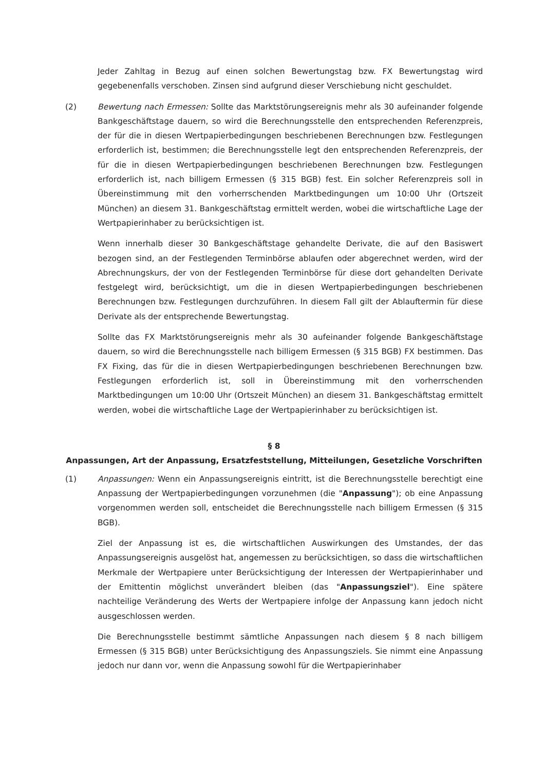Jeder Zahltag in Bezug auf einen solchen Bewertungstag bzw. FX Bewertungstag wird gegebenenfalls verschoben. Zinsen sind aufgrund dieser Verschiebung nicht geschuldet.
(2) Bewertung nach Ermessen: Sollte das Marktstörungsereignis mehr als 30 aufeinander folgende Bankgeschäftstage dauern, so wird die Berechnungsstelle den entsprechenden Referenzpreis, der für die in diesen Wertpapierbedingungen beschriebenen Berechnungen bzw. Festlegungen erforderlich ist, bestimmen; die Berechnungsstelle legt den entsprechenden Referenzpreis, der für die in diesen Wertpapierbedingungen beschriebenen Berechnungen bzw. Festlegungen erforderlich ist, nach billigem Ermessen (§ 315 BGB) fest. Ein solcher Referenzpreis soll in Übereinstimmung mit den vorherrschenden Marktbedingungen um 10:00 Uhr (Ortszeit München) an diesem 31. Bankgeschäftstag ermittelt werden, wobei die wirtschaftliche Lage der Wertpapierinhaber zu berücksichtigen ist.
Wenn innerhalb dieser 30 Bankgeschäftstage gehandelte Derivate, die auf den Basiswert bezogen sind, an der Festlegenden Terminbörse ablaufen oder abgerechnet werden, wird der Abrechnungskurs, der von der Festlegenden Terminbörse für diese dort gehandelten Derivate festgelegt wird, berücksichtigt, um die in diesen Wertpapierbedingungen beschriebenen Berechnungen bzw. Festlegungen durchzuführen. In diesem Fall gilt der Ablauftermin für diese Derivate als der entsprechende Bewertungstag.
Sollte das FX Marktstörungsereignis mehr als 30 aufeinander folgende Bankgeschäftstage dauern, so wird die Berechnungsstelle nach billigem Ermessen (§ 315 BGB) FX bestimmen. Das FX Fixing, das für die in diesen Wertpapierbedingungen beschriebenen Berechnungen bzw. Festlegungen erforderlich ist, soll in Übereinstimmung mit den vorherrschenden Marktbedingungen um 10:00 Uhr (Ortszeit München) an diesem 31. Bankgeschäftstag ermittelt werden, wobei die wirtschaftliche Lage der Wertpapierinhaber zu berücksichtigen ist.
§ 8
Anpassungen, Art der Anpassung, Ersatzfeststellung, Mitteilungen, Gesetzliche Vorschriften
(1) Anpassungen: Wenn ein Anpassungsereignis eintritt, ist die Berechnungsstelle berechtigt eine Anpassung der Wertpapierbedingungen vorzunehmen (die "Anpassung"); ob eine Anpassung vorgenommen werden soll, entscheidet die Berechnungsstelle nach billigem Ermessen (§ 315 BGB).
Ziel der Anpassung ist es, die wirtschaftlichen Auswirkungen des Umstandes, der das Anpassungsereignis ausgelöst hat, angemessen zu berücksichtigen, so dass die wirtschaftlichen Merkmale der Wertpapiere unter Berücksichtigung der Interessen der Wertpapierinhaber und der Emittentin möglichst unverändert bleiben (das "Anpassungsziel"). Eine spätere nachteilige Veränderung des Werts der Wertpapiere infolge der Anpassung kann jedoch nicht ausgeschlossen werden.
Die Berechnungsstelle bestimmt sämtliche Anpassungen nach diesem § 8 nach billigem Ermessen (§ 315 BGB) unter Berücksichtigung des Anpassungsziels. Sie nimmt eine Anpassung jedoch nur dann vor, wenn die Anpassung sowohl für die Wertpapierinhaber